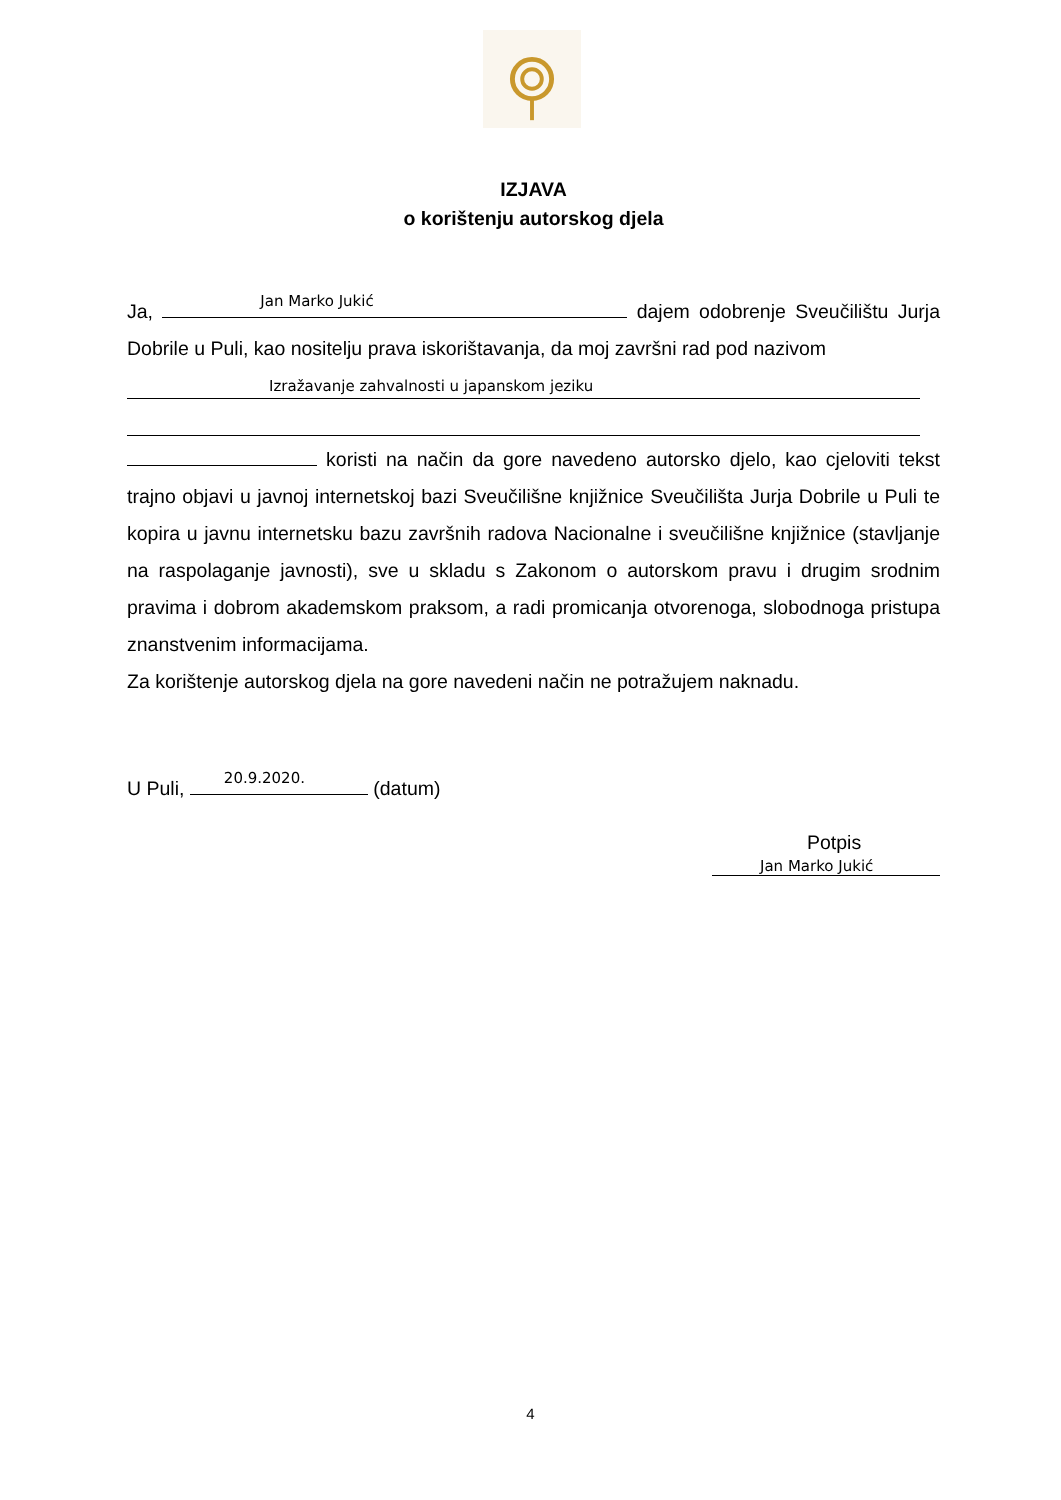IZJAVA
o korištenju autorskog djela
Ja, Jan Marko Jukić dajem odobrenje Sveučilištu Jurja Dobrile u Puli, kao nositelju prava iskorištavanja, da moj završni rad pod nazivom
Izražavanje zahvalnosti u japanskom jeziku
koristi na način da gore navedeno autorsko djelo, kao cjeloviti tekst trajno objavi u javnoj internetskoj bazi Sveučilišne knjižnice Sveučilišta Jurja Dobrile u Puli te kopira u javnu internetsku bazu završnih radova Nacionalne i sveučilišne knjižnice (stavljanje na raspolaganje javnosti), sve u skladu s Zakonom o autorskom pravu i drugim srodnim pravima i dobrom akademskom praksom, a radi promicanja otvorenoga, slobodnoga pristupa znanstvenim informacijama.
Za korištenje autorskog djela na gore navedeni način ne potražujem naknadu.
U Puli, 20.9.2020. (datum)
Potpis
Jan Marko Jukić
4